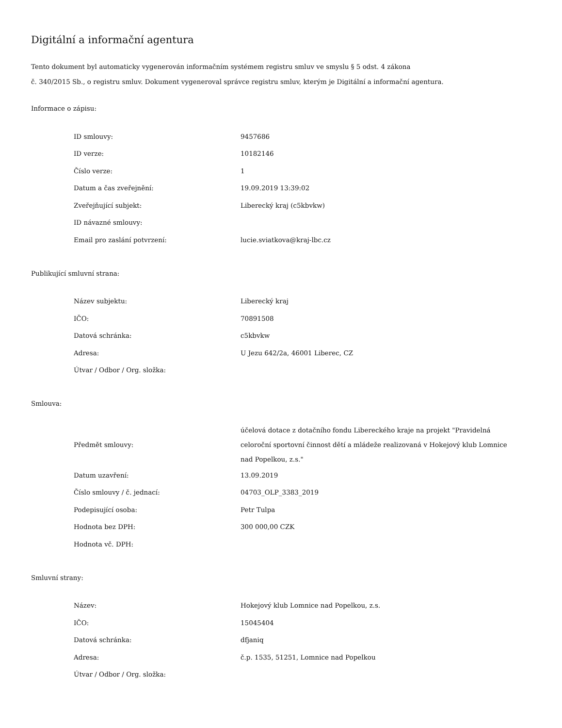Digitální a informační agentura
Tento dokument byl automaticky vygenerován informačním systémem registru smluv ve smyslu § 5 odst. 4 zákona
č. 340/2015 Sb., o registru smluv. Dokument vygeneroval správce registru smluv, kterým je Digitální a informační agentura.
Informace o zápisu:
| ID smlouvy: | 9457686 |
| ID verze: | 10182146 |
| Číslo verze: | 1 |
| Datum a čas zveřejnění: | 19.09.2019 13:39:02 |
| Zveřejňující subjekt: | Liberecký kraj (c5kbvkw) |
| ID návazné smlouvy: | |
| Email pro zaslání potvrzení: | lucie.sviatkova@kraj-lbc.cz |
Publikující smluvní strana:
| Název subjektu: | Liberecký kraj |
| IČO: | 70891508 |
| Datová schránka: | c5kbvkw |
| Adresa: | U Jezu 642/2a, 46001 Liberec, CZ |
| Útvar / Odbor / Org. složka: | |
Smlouva:
| Předmět smlouvy: | účelová dotace z dotačního fondu Libereckého kraje na projekt "Pravidelná celoroční sportovní činnost dětí a mládeže realizovaná v Hokejový klub Lomnice nad Popelkou, z.s." |
| Datum uzavření: | 13.09.2019 |
| Číslo smlouvy / č. jednací: | 04703_OLP_3383_2019 |
| Podepisující osoba: | Petr Tulpa |
| Hodnota bez DPH: | 300 000,00 CZK |
| Hodnota vč. DPH: | |
Smluvní strany:
| Název: | Hokejový klub Lomnice nad Popelkou, z.s. |
| IČO: | 15045404 |
| Datová schránka: | dfjaniq |
| Adresa: | č.p. 1535, 51251, Lomnice nad Popelkou |
| Útvar / Odbor / Org. složka: | |